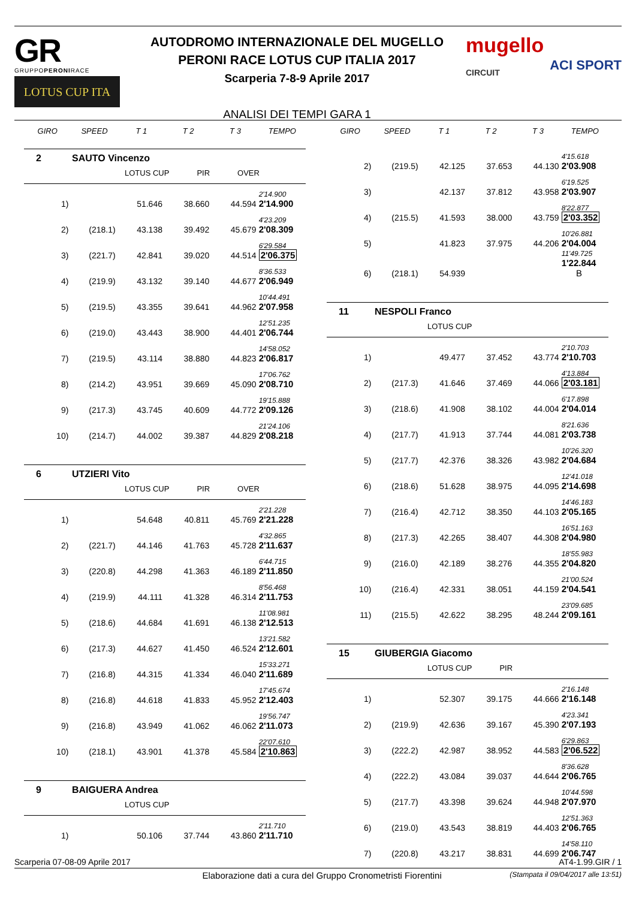GR
GRUPPOPERONIRACE
LOTUS CUP ITA
AUTODROMO INTERNAZIONALE DEL MUGELLO
PERONI RACE LOTUS CUP ITALIA 2017
Scarperia 7-8-9 Aprile 2017
ANALISI DEI TEMPI GARA 1
mugello
CIRCUIT
ACI SPORT
| GIRO | SPEED | T 1 | T 2 | T 3 | TEMPO |
| --- | --- | --- | --- | --- | --- |
2 SAUTO Vincenzo
LOTUS CUP PIR OVER
| 1) | | 51.646 | 38.660 | 44.594 | 2'14.900 2'14.900 |
| 2) | (218.1) | 43.138 | 39.492 | 45.679 | 4'23.209 2'08.309 |
| 3) | (221.7) | 42.841 | 39.020 | 44.514 | 6'29.584 2'06.375 |
| 4) | (219.9) | 43.132 | 39.140 | 44.677 | 8'36.533 2'06.949 |
| 5) | (219.5) | 43.355 | 39.641 | 44.962 | 10'44.491 2'07.958 |
| 6) | (219.0) | 43.443 | 38.900 | 44.401 | 12'51.235 2'06.744 |
| 7) | (219.5) | 43.114 | 38.880 | 44.823 | 14'58.052 2'06.817 |
| 8) | (214.2) | 43.951 | 39.669 | 45.090 | 17'06.762 2'08.710 |
| 9) | (217.3) | 43.745 | 40.609 | 44.772 | 19'15.888 2'09.126 |
| 10) | (214.7) | 44.002 | 39.387 | 44.829 | 21'24.106 2'08.218 |
6 UTZIERI Vito
LOTUS CUP PIR OVER
| 1) | | 54.648 | 40.811 | 45.769 | 2'21.228 2'21.228 |
| 2) | (221.7) | 44.146 | 41.763 | 45.728 | 4'32.865 2'11.637 |
| 3) | (220.8) | 44.298 | 41.363 | 46.189 | 6'44.715 2'11.850 |
| 4) | (219.9) | 44.111 | 41.328 | 46.314 | 8'56.468 2'11.753 |
| 5) | (218.6) | 44.684 | 41.691 | 46.138 | 11'08.981 2'12.513 |
| 6) | (217.3) | 44.627 | 41.450 | 46.524 | 13'21.582 2'12.601 |
| 7) | (216.8) | 44.315 | 41.334 | 46.040 | 15'33.271 2'11.689 |
| 8) | (216.8) | 44.618 | 41.833 | 45.952 | 17'45.674 2'12.403 |
| 9) | (216.8) | 43.949 | 41.062 | 46.062 | 19'56.747 2'11.073 |
| 10) | (218.1) | 43.901 | 41.378 | 45.584 | 22'07.610 2'10.863 |
9 BAIGUERA Andrea
LOTUS CUP
| 1) | | 50.106 | 37.744 | 43.860 | 2'11.710 2'11.710 |
| GIRO | SPEED | T 1 | T 2 | T 3 | TEMPO |
| --- | --- | --- | --- | --- | --- |
| 2) | (219.5) | 42.125 | 37.653 | 44.130 | 4'15.618 2'03.908 |
| 3) | | 42.137 | 37.812 | 43.958 | 6'19.525 2'03.907 |
| 4) | (215.5) | 41.593 | 38.000 | 43.759 | 8'22.877 2'03.352 |
| 5) | | 41.823 | 37.975 | 44.206 | 10'26.881 2'04.004 |
| 6) | (218.1) | 54.939 | | | 11'49.725 1'22.844 B |
11 NESPOLI Franco
LOTUS CUP
| 1) | | 49.477 | 37.452 | 43.774 | 2'10.703 2'10.703 |
| 2) | (217.3) | 41.646 | 37.469 | 44.066 | 4'13.884 2'03.181 |
| 3) | (218.6) | 41.908 | 38.102 | 44.004 | 6'17.898 2'04.014 |
| 4) | (217.7) | 41.913 | 37.744 | 44.081 | 8'21.636 2'03.738 |
| 5) | (217.7) | 42.376 | 38.326 | 43.982 | 10'26.320 2'04.684 |
| 6) | (218.6) | 51.628 | 38.975 | 44.095 | 12'41.018 2'14.698 |
| 7) | (216.4) | 42.712 | 38.350 | 44.103 | 14'46.183 2'05.165 |
| 8) | (217.3) | 42.265 | 38.407 | 44.308 | 16'51.163 2'04.980 |
| 9) | (216.0) | 42.189 | 38.276 | 44.355 | 18'55.983 2'04.820 |
| 10) | (216.4) | 42.331 | 38.051 | 44.159 | 21'00.524 2'04.541 |
| 11) | (215.5) | 42.622 | 38.295 | 48.244 | 23'09.685 2'09.161 |
15 GIUBERGIA Giacomo
LOTUS CUP PIR
| 1) | | 52.307 | 39.175 | 44.666 | 2'16.148 2'16.148 |
| 2) | (219.9) | 42.636 | 39.167 | 45.390 | 4'23.341 2'07.193 |
| 3) | (222.2) | 42.987 | 38.952 | 44.583 | 6'29.863 2'06.522 |
| 4) | (222.2) | 43.084 | 39.037 | 44.644 | 8'36.628 2'06.765 |
| 5) | (217.7) | 43.398 | 39.624 | 44.948 | 10'44.598 2'07.970 |
| 6) | (219.0) | 43.543 | 38.819 | 44.403 | 12'51.363 2'06.765 |
| 7) | (220.8) | 43.217 | 38.831 | 44.699 | 14'58.110 2'06.747 |
Scarperia 07-08-09 Aprile 2017 AT4-1.99.GIR / 1
Elaborazione dati a cura del Gruppo Cronometristi Fiorentini (Stampata il 09/04/2017 alle 13:51)